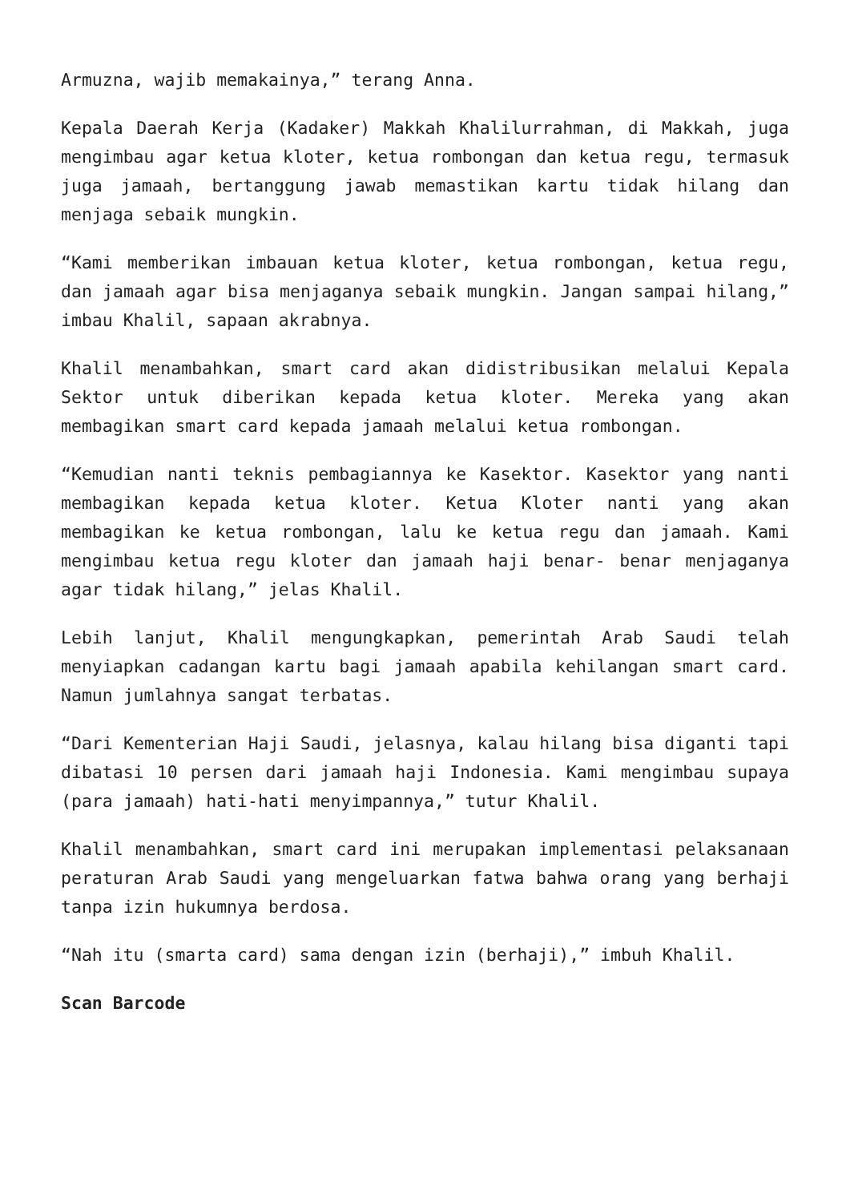Armuzna, wajib memakainya,” terang Anna.
Kepala Daerah Kerja (Kadaker) Makkah Khalilurrahman, di Makkah, juga mengimbau agar ketua kloter, ketua rombongan dan ketua regu, termasuk juga jamaah, bertanggung jawab memastikan kartu tidak hilang dan menjaga sebaik mungkin.
“Kami memberikan imbauan ketua kloter, ketua rombongan, ketua regu, dan jamaah agar bisa menjaganya sebaik mungkin. Jangan sampai hilang,” imbau Khalil, sapaan akrabnya.
Khalil menambahkan, smart card akan didistribusikan melalui Kepala Sektor untuk diberikan kepada ketua kloter. Mereka yang akan membagikan smart card kepada jamaah melalui ketua rombongan.
“Kemudian nanti teknis pembagiannya ke Kasektor. Kasektor yang nanti membagikan kepada ketua kloter. Ketua Kloter nanti yang akan membagikan ke ketua rombongan, lalu ke ketua regu dan jamaah. Kami mengimbau ketua regu kloter dan jamaah haji benar- benar menjaganya agar tidak hilang,” jelas Khalil.
Lebih lanjut, Khalil mengungkapkan, pemerintah Arab Saudi telah menyiapkan cadangan kartu bagi jamaah apabila kehilangan smart card. Namun jumlahnya sangat terbatas.
“Dari Kementerian Haji Saudi, jelasnya, kalau hilang bisa diganti tapi dibatasi 10 persen dari jamaah haji Indonesia. Kami mengimbau supaya (para jamaah) hati-hati menyimpannya,” tutur Khalil.
Khalil menambahkan, smart card ini merupakan implementasi pelaksanaan peraturan Arab Saudi yang mengeluarkan fatwa bahwa orang yang berhaji tanpa izin hukumnya berdosa.
“Nah itu (smarta card) sama dengan izin (berhaji),” imbuh Khalil.
Scan Barcode